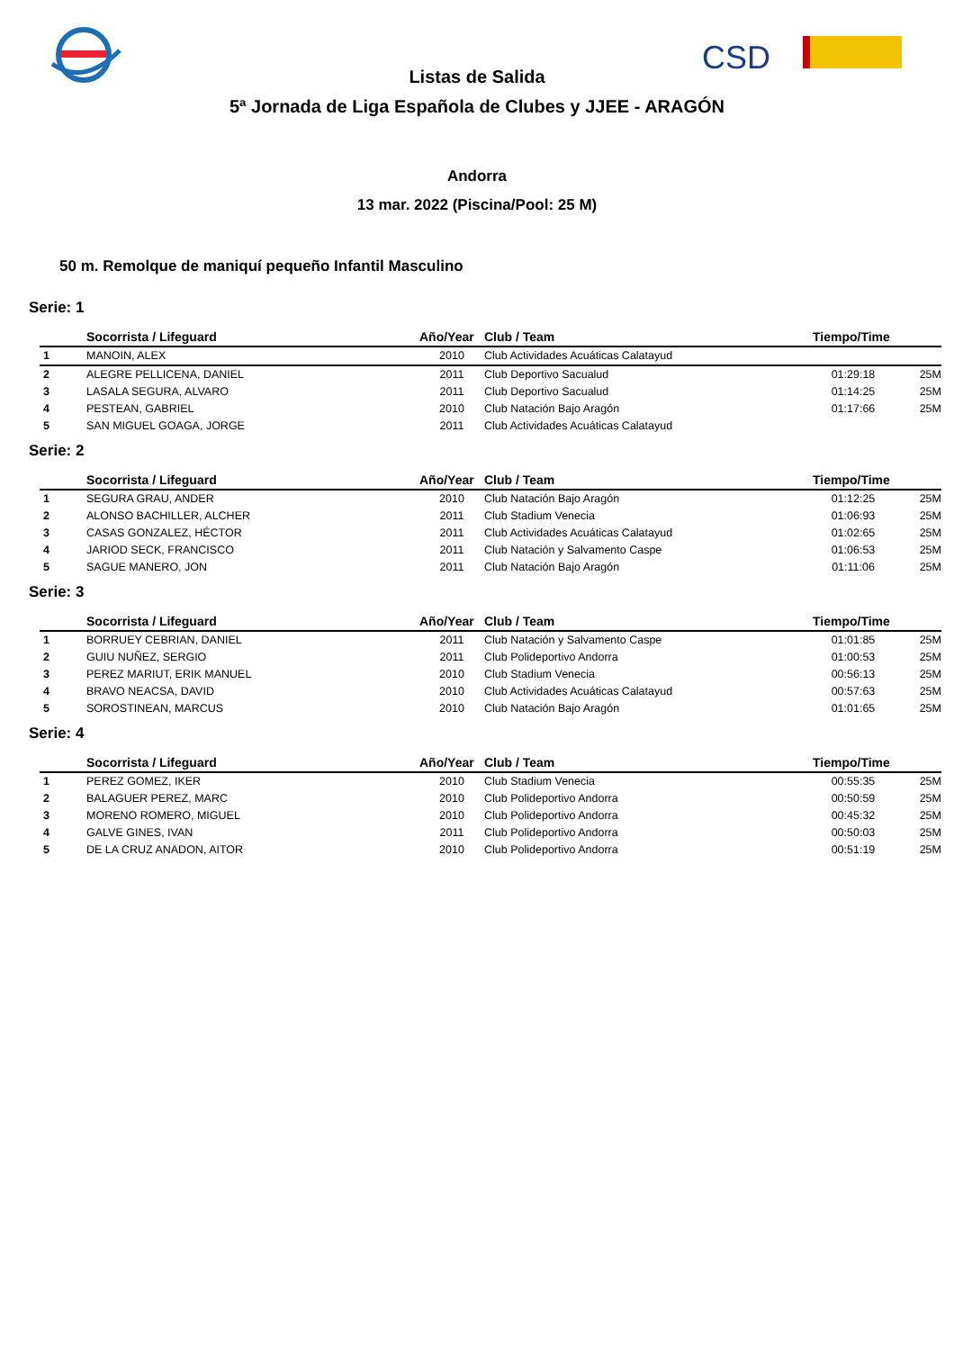CSD
Listas de Salida
5ª Jornada de Liga Española de Clubes y JJEE - ARAGÓN
Andorra
13 mar. 2022 (Piscina/Pool: 25 M)
50 m. Remolque de maniquí pequeño Infantil Masculino
Serie: 1
| | Socorrista / Lifeguard | Año/Year | Club / Team | Tiempo/Time | |
| --- | --- | --- | --- | --- | --- |
| 1 | MANOIN, ALEX | 2010 | Club Actividades Acuáticas Calatayud | | |
| 2 | ALEGRE PELLICENA, DANIEL | 2011 | Club Deportivo Sacualud | 01:29:18 | 25M |
| 3 | LASALA SEGURA, ALVARO | 2011 | Club Deportivo Sacualud | 01:14:25 | 25M |
| 4 | PESTEAN, GABRIEL | 2010 | Club Natación Bajo Aragón | 01:17:66 | 25M |
| 5 | SAN MIGUEL GOAGA, JORGE | 2011 | Club Actividades Acuáticas Calatayud | | |
Serie: 2
| | Socorrista / Lifeguard | Año/Year | Club / Team | Tiempo/Time | |
| --- | --- | --- | --- | --- | --- |
| 1 | SEGURA GRAU, ANDER | 2010 | Club Natación Bajo Aragón | 01:12:25 | 25M |
| 2 | ALONSO BACHILLER, ALCHER | 2011 | Club Stadium Venecia | 01:06:93 | 25M |
| 3 | CASAS GONZALEZ, HÉCTOR | 2011 | Club Actividades Acuáticas Calatayud | 01:02:65 | 25M |
| 4 | JARIOD SECK, FRANCISCO | 2011 | Club Natación y Salvamento Caspe | 01:06:53 | 25M |
| 5 | SAGUE MANERO, JON | 2011 | Club Natación Bajo Aragón | 01:11:06 | 25M |
Serie: 3
| | Socorrista / Lifeguard | Año/Year | Club / Team | Tiempo/Time | |
| --- | --- | --- | --- | --- | --- |
| 1 | BORRUEY CEBRIAN, DANIEL | 2011 | Club Natación y Salvamento Caspe | 01:01:85 | 25M |
| 2 | GUIU NUÑEZ, SERGIO | 2011 | Club Polideportivo Andorra | 01:00:53 | 25M |
| 3 | PEREZ MARIUT, ERIK MANUEL | 2010 | Club Stadium Venecia | 00:56:13 | 25M |
| 4 | BRAVO NEACSA, DAVID | 2010 | Club Actividades Acuáticas Calatayud | 00:57:63 | 25M |
| 5 | SOROSTINEAN, MARCUS | 2010 | Club Natación Bajo Aragón | 01:01:65 | 25M |
Serie: 4
| | Socorrista / Lifeguard | Año/Year | Club / Team | Tiempo/Time | |
| --- | --- | --- | --- | --- | --- |
| 1 | PEREZ GOMEZ, IKER | 2010 | Club Stadium Venecia | 00:55:35 | 25M |
| 2 | BALAGUER PEREZ, MARC | 2010 | Club Polideportivo Andorra | 00:50:59 | 25M |
| 3 | MORENO ROMERO, MIGUEL | 2010 | Club Polideportivo Andorra | 00:45:32 | 25M |
| 4 | GALVE GINES, IVAN | 2011 | Club Polideportivo Andorra | 00:50:03 | 25M |
| 5 | DE LA CRUZ ANADON, AITOR | 2010 | Club Polideportivo Andorra | 00:51:19 | 25M |